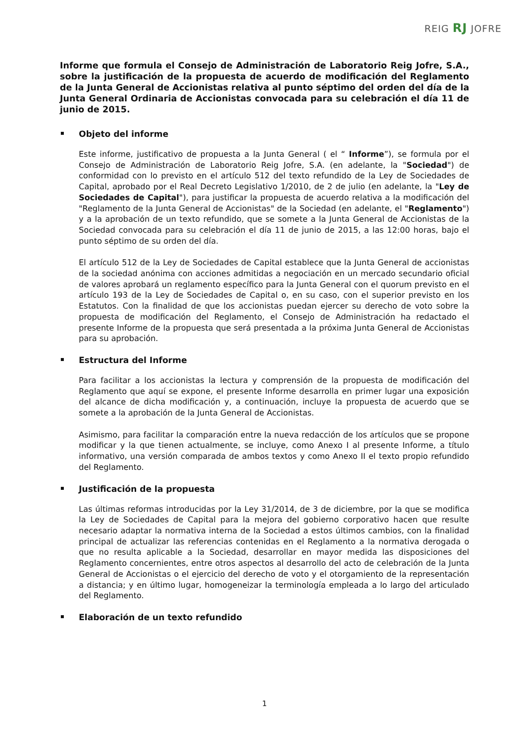REIG RJ JOFRE
Informe que formula el Consejo de Administración de Laboratorio Reig Jofre, S.A., sobre la justificación de la propuesta de acuerdo de modificación del Reglamento de la Junta General de Accionistas relativa al punto séptimo del orden del día de la Junta General Ordinaria de Accionistas convocada para su celebración el día 11 de junio de 2015.
Objeto del informe
Este informe, justificativo de propuesta a la Junta General ( el “ Informe”), se formula por el Consejo de Administración de Laboratorio Reig Jofre, S.A. (en adelante, la "Sociedad") de conformidad con lo previsto en el artículo 512 del texto refundido de la Ley de Sociedades de Capital, aprobado por el Real Decreto Legislativo 1/2010, de 2 de julio (en adelante, la "Ley de Sociedades de Capital"), para justificar la propuesta de acuerdo relativa a la modificación del "Reglamento de la Junta General de Accionistas" de la Sociedad (en adelante, el "Reglamento") y a la aprobación de un texto refundido, que se somete a la Junta General de Accionistas de la Sociedad convocada para su celebración el día 11 de junio de 2015, a las 12:00 horas, bajo el punto séptimo de su orden del día.
El artículo 512 de la Ley de Sociedades de Capital establece que la Junta General de accionistas de la sociedad anónima con acciones admitidas a negociación en un mercado secundario oficial de valores aprobará un reglamento específico para la Junta General con el quorum previsto en el artículo 193 de la Ley de Sociedades de Capital o, en su caso, con el superior previsto en los Estatutos. Con la finalidad de que los accionistas puedan ejercer su derecho de voto sobre la propuesta de modificación del Reglamento, el Consejo de Administración ha redactado el presente Informe de la propuesta que será presentada a la próxima Junta General de Accionistas para su aprobación.
Estructura del Informe
Para facilitar a los accionistas la lectura y comprensión de la propuesta de modificación del Reglamento que aquí se expone, el presente Informe desarrolla en primer lugar una exposición del alcance de dicha modificación y, a continuación, incluye la propuesta de acuerdo que se somete a la aprobación de la Junta General de Accionistas.
Asimismo, para facilitar la comparación entre la nueva redacción de los artículos que se propone modificar y la que tienen actualmente, se incluye, como Anexo I al presente Informe, a título informativo, una versión comparada de ambos textos y como Anexo II el texto propio refundido del Reglamento.
Justificación de la propuesta
Las últimas reformas introducidas por la Ley 31/2014, de 3 de diciembre, por la que se modifica la Ley de Sociedades de Capital para la mejora del gobierno corporativo hacen que resulte necesario adaptar la normativa interna de la Sociedad a estos últimos cambios, con la finalidad principal de actualizar las referencias contenidas en el Reglamento a la normativa derogada o que no resulta aplicable a la Sociedad, desarrollar en mayor medida las disposiciones del Reglamento concernientes, entre otros aspectos al desarrollo del acto de celebración de la Junta General de Accionistas o el ejercicio del derecho de voto y el otorgamiento de la representación a distancia; y en último lugar, homogeneizar la terminología empleada a lo largo del articulado del Reglamento.
Elaboración de un texto refundido
1